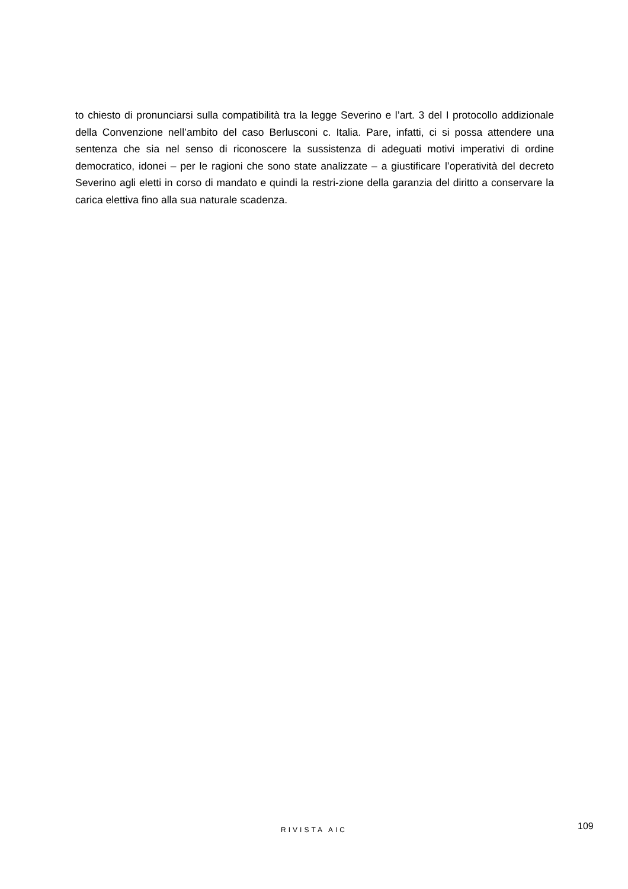to chiesto di pronunciarsi sulla compatibilità tra la legge Severino e l’art. 3 del I protocollo addizionale della Convenzione nell’ambito del caso Berlusconi c. Italia. Pare, infatti, ci si possa attendere una sentenza che sia nel senso di riconoscere la sussistenza di adeguati motivi imperativi di ordine democratico, idonei – per le ragioni che sono state analizzate – a giustificare l’operatività del decreto Severino agli eletti in corso di mandato e quindi la restri-zione della garanzia del diritto a conservare la carica elettiva fino alla sua naturale scadenza.
RIVISTA AIC 109